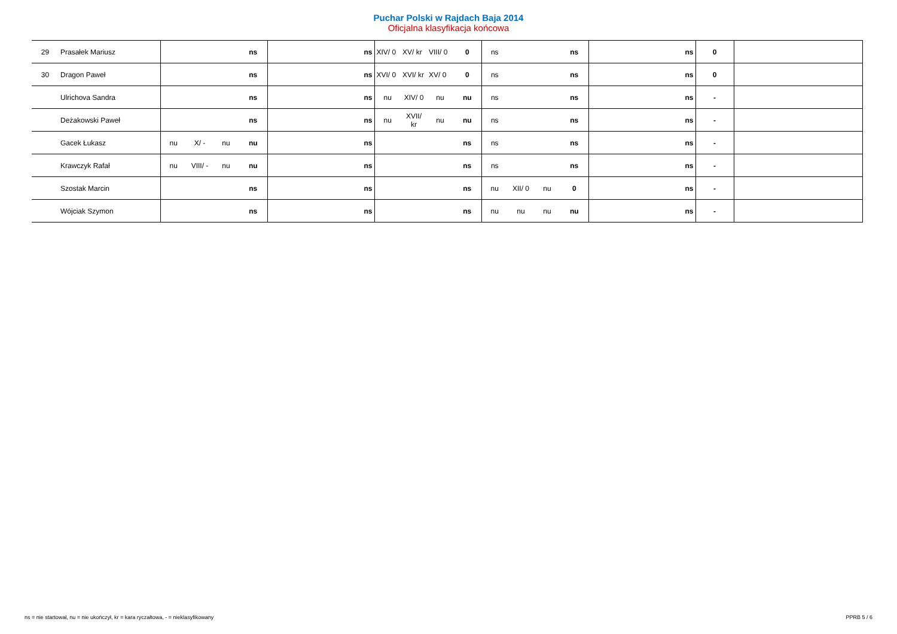Puchar Polski w Rajdach Baja 2014
Oficjalna klasyfikacja końcowa
| 29 | Prasałek Mariusz | | | | ns | ns | XIV/ 0 | XV/ kr | VIII/ 0 | 0 | ns | | | ns | ns | 0 | |
| 30 | Dragon Paweł | | | | ns | ns | XVI/ 0 | XVI/ kr | XV/ 0 | 0 | ns | | | ns | ns | 0 | |
| | Ulrichova Sandra | | | | ns | ns | nu | XIV/ 0 | nu | nu | ns | | | ns | ns | - | |
| | Deżakowski Paweł | | | | ns | ns | nu | XVII/ kr | nu | nu | ns | | | ns | ns | - | |
| | Gacek Łukasz | nu | X/ - | nu | nu | ns | | | | ns | ns | | | ns | ns | - | |
| | Krawczyk Rafał | nu | VIII/ - | nu | nu | ns | | | | ns | ns | | | ns | ns | - | |
| | Szostak Marcin | | | | ns | ns | | | | ns | nu | XII/ 0 | nu | 0 | ns | - | |
| | Wójciak Szymon | | | | ns | ns | | | | ns | nu | nu | nu | nu | ns | - | |
ns = nie startował, nu = nie ukończył, kr = kara ryczałtowa, - = nieklasyfikowany PPRB 5 / 6